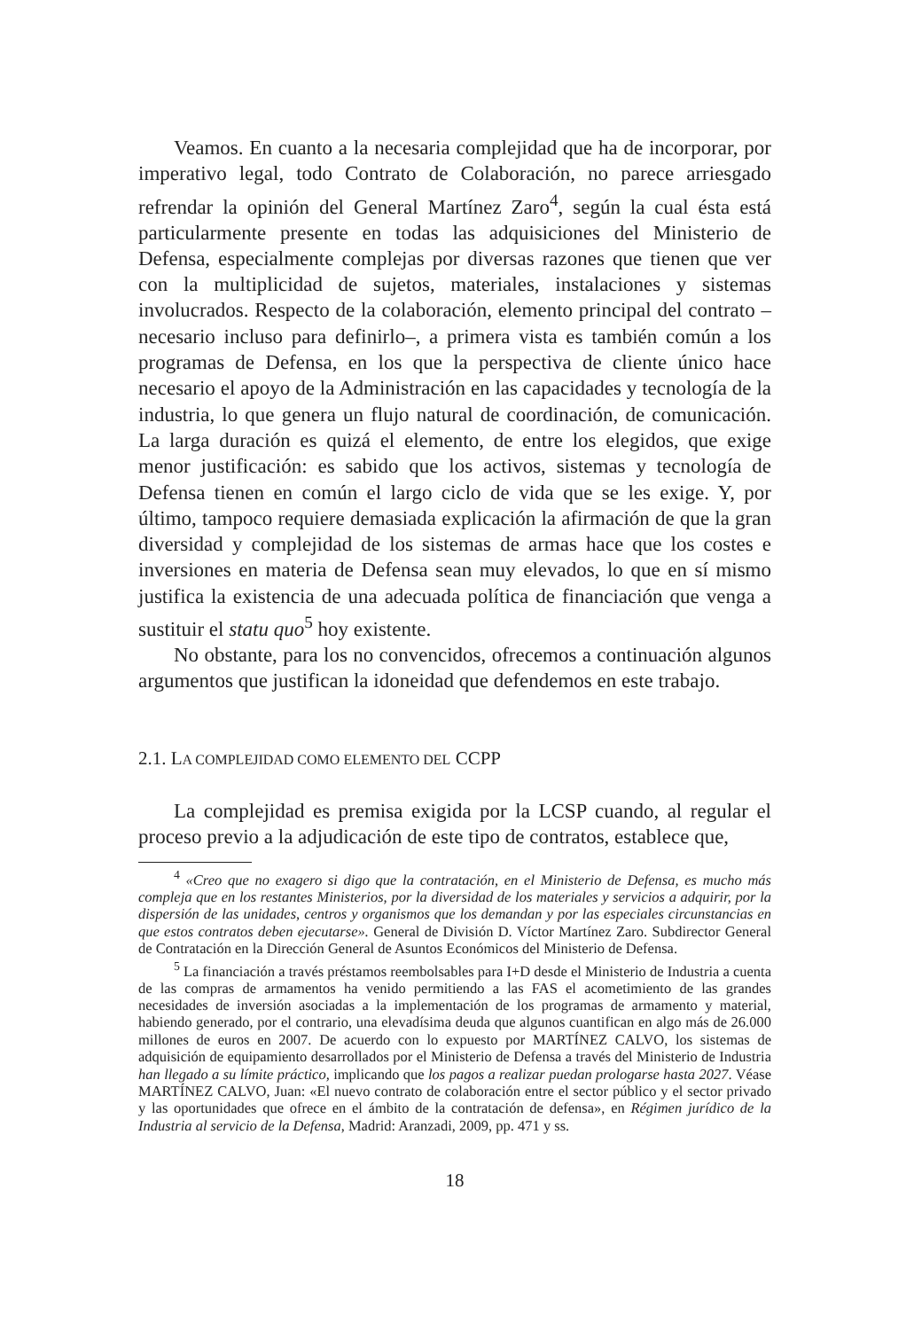Veamos. En cuanto a la necesaria complejidad que ha de incorporar, por imperativo legal, todo Contrato de Colaboración, no parece arriesgado refrendar la opinión del General Martínez Zaro<sup>4</sup>, según la cual ésta está particularmente presente en todas las adquisiciones del Ministerio de Defensa, especialmente complejas por diversas razones que tienen que ver con la multiplicidad de sujetos, materiales, instalaciones y sistemas involucrados. Respecto de la colaboración, elemento principal del contrato –necesario incluso para definirlo–, a primera vista es también común a los programas de Defensa, en los que la perspectiva de cliente único hace necesario el apoyo de la Administración en las capacidades y tecnología de la industria, lo que genera un flujo natural de coordinación, de comunicación. La larga duración es quizá el elemento, de entre los elegidos, que exige menor justificación: es sabido que los activos, sistemas y tecnología de Defensa tienen en común el largo ciclo de vida que se les exige. Y, por último, tampoco requiere demasiada explicación la afirmación de que la gran diversidad y complejidad de los sistemas de armas hace que los costes e inversiones en materia de Defensa sean muy elevados, lo que en sí mismo justifica la existencia de una adecuada política de financiación que venga a sustituir el statu quo<sup>5</sup> hoy existente.
No obstante, para los no convencidos, ofrecemos a continuación algunos argumentos que justifican la idoneidad que defendemos en este trabajo.
2.1. LA COMPLEJIDAD COMO ELEMENTO DEL CCPP
La complejidad es premisa exigida por la LCSP cuando, al regular el proceso previo a la adjudicación de este tipo de contratos, establece que,
<sup>4</sup> «Creo que no exagero si digo que la contratación, en el Ministerio de Defensa, es mucho más compleja que en los restantes Ministerios, por la diversidad de los materiales y servicios a adquirir, por la dispersión de las unidades, centros y organismos que los demandan y por las especiales circunstancias en que estos contratos deben ejecutarse». General de División D. Víctor Martínez Zaro. Subdirector General de Contratación en la Dirección General de Asuntos Económicos del Ministerio de Defensa.
<sup>5</sup> La financiación a través préstamos reembolsables para I+D desde el Ministerio de Industria a cuenta de las compras de armamentos ha venido permitiendo a las FAS el acometimiento de las grandes necesidades de inversión asociadas a la implementación de los programas de armamento y material, habiendo generado, por el contrario, una elevadísima deuda que algunos cuantifican en algo más de 26.000 millones de euros en 2007. De acuerdo con lo expuesto por MARTÍNEZ CALVO, los sistemas de adquisición de equipamiento desarrollados por el Ministerio de Defensa a través del Ministerio de Industria han llegado a su límite práctico, implicando que los pagos a realizar puedan prologarse hasta 2027. Véase MARTÍNEZ CALVO, Juan: «El nuevo contrato de colaboración entre el sector público y el sector privado y las oportunidades que ofrece en el ámbito de la contratación de defensa», en Régimen jurídico de la Industria al servicio de la Defensa, Madrid: Aranzadi, 2009, pp. 471 y ss.
18